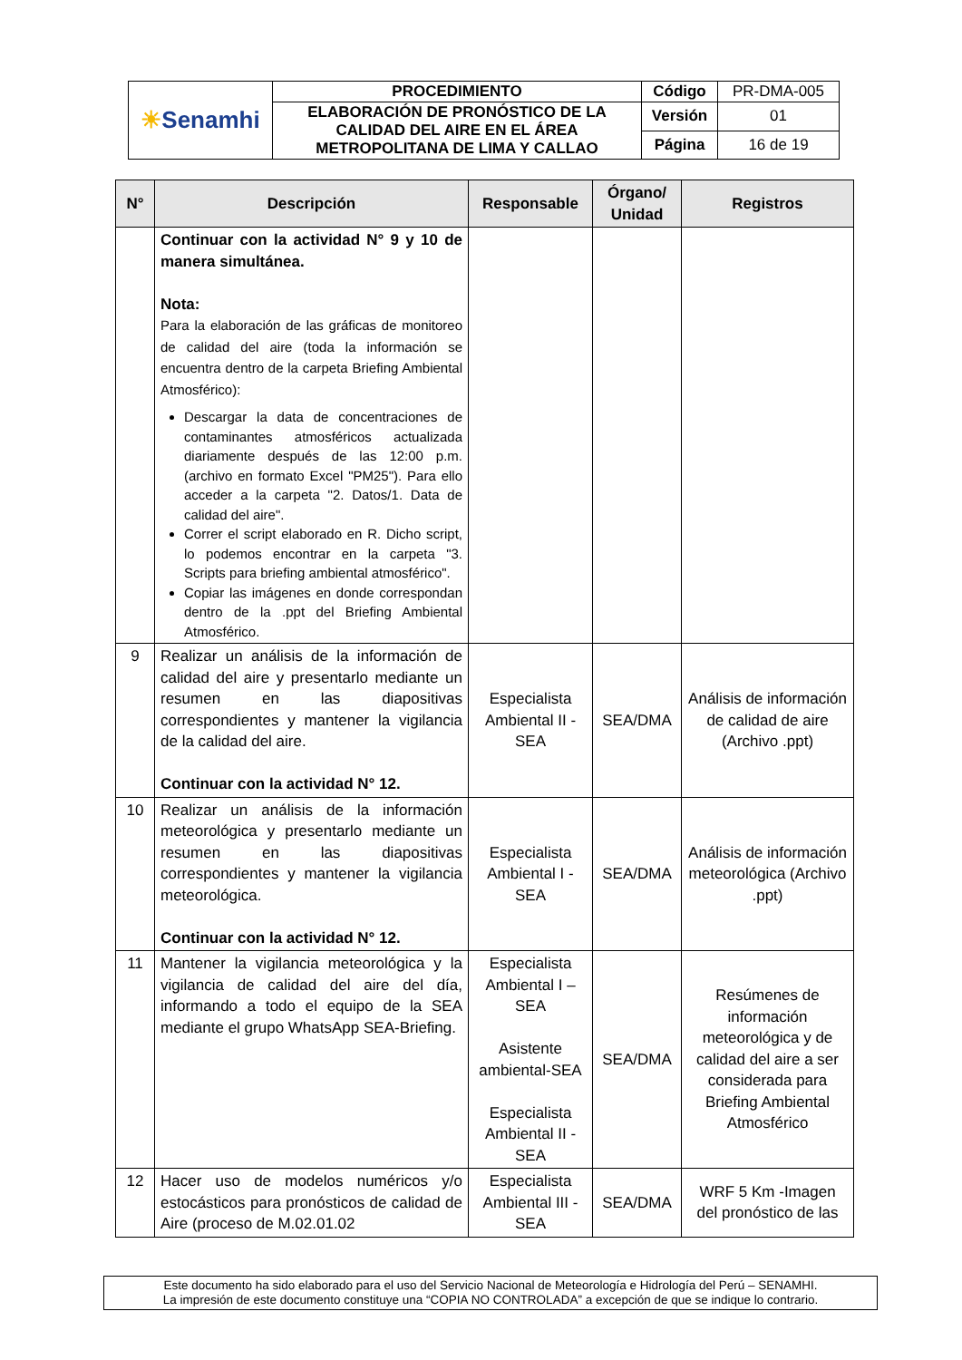| ☀ Senamhi | PROCEDIMIENTO | Código | PR-DMA-005 |
| | ELABORACIÓN DE PRONÓSTICO DE LA CALIDAD DEL AIRE EN EL ÁREA METROPOLITANA DE LIMA Y CALLAO | Versión | 01 |
| | | Página | 16 de 19 |
| N° | Descripción | Responsable | Órgano/ Unidad | Registros |
| --- | --- | --- | --- | --- |
| | Continuar con la actividad N° 9 y 10 de manera simultánea. Nota: Para la elaboración de las gráficas de monitoreo de calidad del aire (toda la información se encuentra dentro de la carpeta Briefing Ambiental Atmosférico): Descargar la data de concentraciones de contaminantes atmosféricos actualizada diariamente después de las 12:00 p.m. (archivo en formato Excel "PM25"). Para ello acceder a la carpeta "2. Datos/1. Data de calidad del aire". Correr el script elaborado en R. Dicho script, lo podemos encontrar en la carpeta "3. Scripts para briefing ambiental atmosférico". Copiar las imágenes en donde correspondan dentro de la .ppt del Briefing Ambiental Atmosférico. | | | |
| 9 | Realizar un análisis de la información de calidad del aire y presentarlo mediante un resumen en las diapositivas correspondientes y mantener la vigilancia de la calidad del aire. Continuar con la actividad N° 12. | Especialista Ambiental II - SEA | SEA/DMA | Análisis de información de calidad de aire (Archivo .ppt) |
| 10 | Realizar un análisis de la información meteorológica y presentarlo mediante un resumen en las diapositivas correspondientes y mantener la vigilancia meteorológica. Continuar con la actividad N° 12. | Especialista Ambiental I - SEA | SEA/DMA | Análisis de información meteorológica (Archivo .ppt) |
| 11 | Mantener la vigilancia meteorológica y la vigilancia de calidad del aire del día, informando a todo el equipo de la SEA mediante el grupo WhatsApp SEA-Briefing. | Especialista Ambiental I – SEA Asistente ambiental-SEA Especialista Ambiental II - SEA | SEA/DMA | Resúmenes de información meteorológica y de calidad del aire a ser considerada para Briefing Ambiental Atmosférico |
| 12 | Hacer uso de modelos numéricos y/o estocásticos para pronósticos de calidad de Aire (proceso de M.02.01.02 | Especialista Ambiental III - SEA | SEA/DMA | WRF 5 Km -Imagen del pronóstico de las |
Este documento ha sido elaborado para el uso del Servicio Nacional de Meteorología e Hidrología del Perú – SENAMHI.
La impresión de este documento constituye una “COPIA NO CONTROLADA” a excepción de que se indique lo contrario.